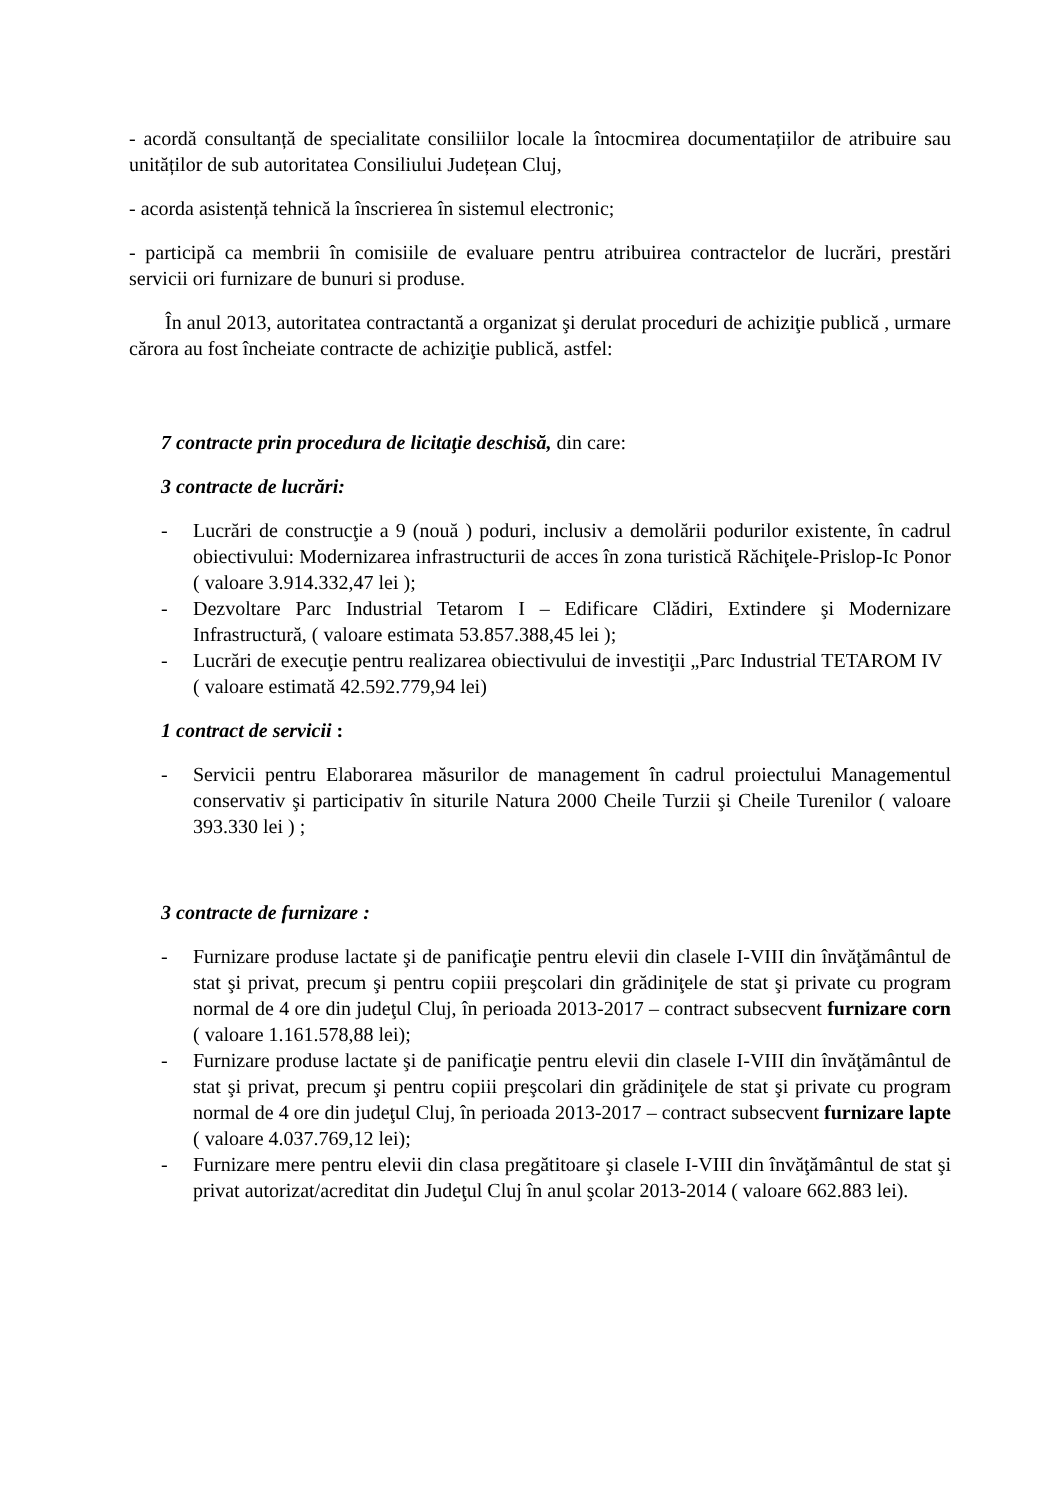- acordă consultanță de specialitate consiliilor locale la întocmirea documentațiilor de atribuire sau unităților de sub autoritatea Consiliului Județean Cluj,
- acorda asistență tehnică la înscrierea în sistemul electronic;
- participă ca membrii în comisiile de evaluare pentru atribuirea contractelor de lucrări, prestări servicii ori furnizare de bunuri si produse.
În anul 2013, autoritatea contractantă a organizat şi derulat proceduri de achiziţie publică , urmare cărora au fost încheiate contracte de achiziţie publică, astfel:
7 contracte prin procedura de licitaţie deschisă, din care:
3 contracte de lucrări:
- Lucrări de construcţie a 9 (nouă ) poduri, inclusiv a demolării podurilor existente, în cadrul obiectivului: Modernizarea infrastructurii de acces în zona turistică Răchiţele-Prislop-Ic Ponor ( valoare 3.914.332,47 lei );
- Dezvoltare Parc Industrial Tetarom I – Edificare Clădiri, Extindere şi Modernizare Infrastructură, ( valoare estimata 53.857.388,45 lei );
- Lucrări de execuţie pentru realizarea obiectivului de investiţii „Parc Industrial TETAROM IV
( valoare estimată 42.592.779,94 lei)
1 contract de servicii :
- Servicii pentru Elaborarea măsurilor de management în cadrul proiectului Managementul conservativ şi participativ în siturile Natura 2000 Cheile Turzii şi Cheile Turenilor ( valoare 393.330 lei ) ;
3 contracte de furnizare :
- Furnizare produse lactate şi de panificaţie pentru elevii din clasele I-VIII din învăţământul de stat şi privat, precum şi pentru copiii preşcolari din grădiniţele de stat şi private cu program normal de 4 ore din judeţul Cluj, în perioada 2013-2017 – contract subsecvent furnizare corn ( valoare 1.161.578,88 lei);
- Furnizare produse lactate şi de panificaţie pentru elevii din clasele I-VIII din învăţământul de stat şi privat, precum şi pentru copiii preşcolari din grădiniţele de stat şi private cu program normal de 4 ore din judeţul Cluj, în perioada 2013-2017 – contract subsecvent furnizare lapte ( valoare 4.037.769,12 lei);
- Furnizare mere pentru elevii din clasa pregătitoare şi clasele I-VIII din învăţământul de stat şi privat autorizat/acreditat din Judeţul Cluj în anul şcolar 2013-2014 ( valoare 662.883 lei).